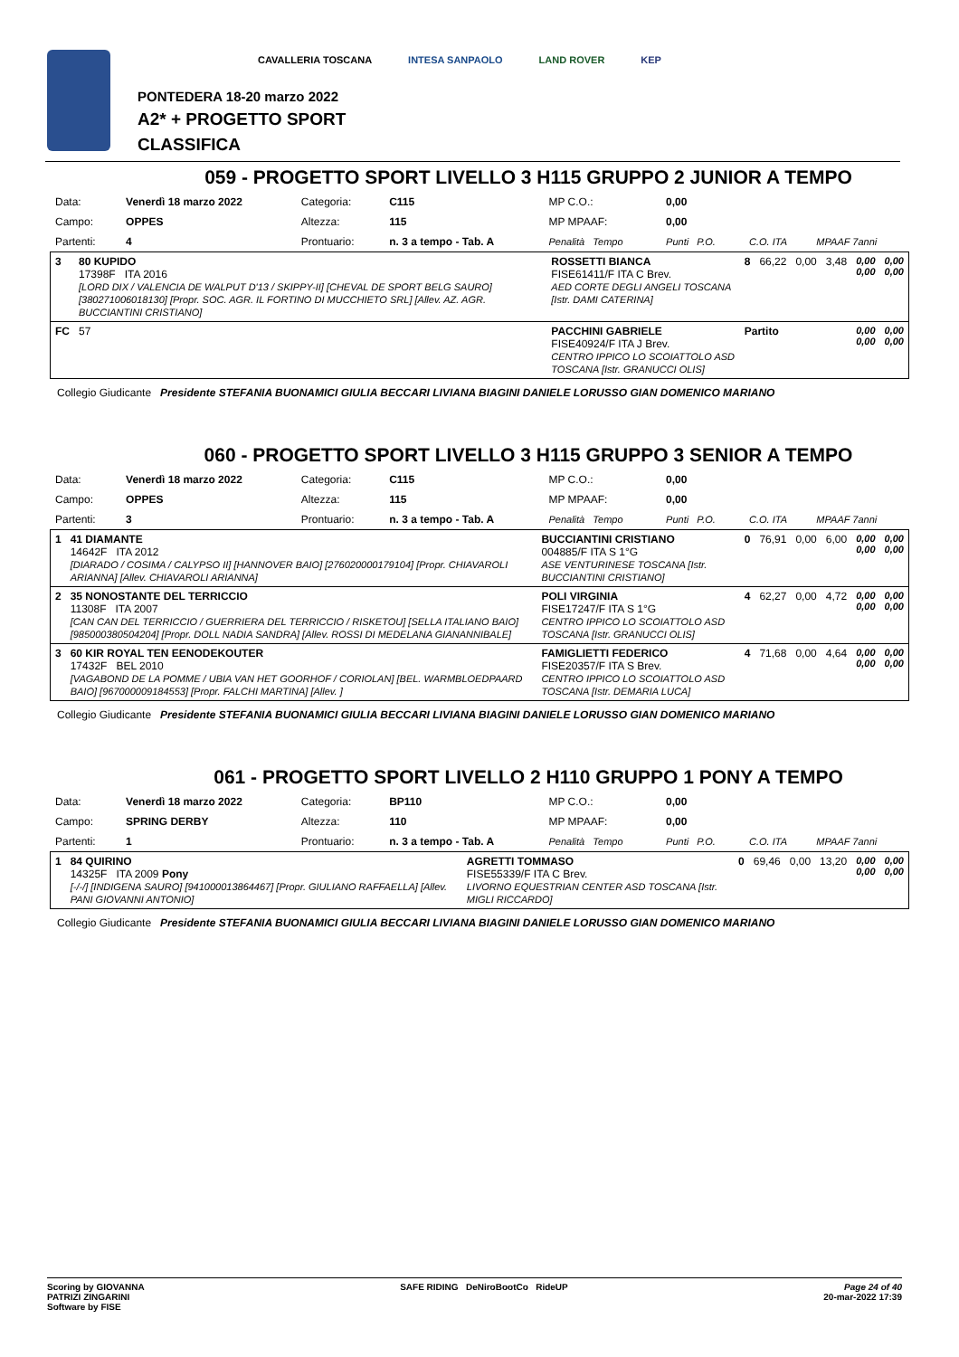CAVALLERIA TOSCANA INTESA SANPAOLO LAND ROVER KEP
PONTEDERA 18-20 marzo 2022
A2* + PROGETTO SPORT
CLASSIFICA
059 - PROGETTO SPORT LIVELLO 3 H115 GRUPPO 2 JUNIOR A TEMPO
| Data: | Venerdì 18 marzo 2022 | Categoria: | C115 | MP C.O.: | 0,00 | | |
| Campo: | OPPES | Altezza: | 115 | MP MPAAF: | 0,00 | | |
| Partenti: | 4 | Prontuario: | n. 3 a tempo - Tab. A | Penalità Tempo | Punti P.O. | C.O. ITA | MPAAF 7anni |
| 3 | 80 KUPIDO 17398F ITA 2016 [LORD DIX / VALENCIA DE WALPUT D'13 / SKIPPY-II] [CHEVAL DE SPORT BELG SAURO] [380271006018130] [Propr. SOC. AGR. IL FORTINO DI MUCCHIETO SRL] [Allev. AZ. AGR. BUCCIANTINI CRISTIANO] | ROSSETTI BIANCA FISE61411/F ITA C Brev. AED CORTE DEGLI ANGELI TOSCANA [Istr. DAMI CATERINA] | 8 | 66,22 | 0,00 | 3,48 | 0,00 0,00 | 0,00 0,00 |
| FC | 57 | PACCHINI GABRIELE FISE40924/F ITA J Brev. CENTRO IPPICO LO SCOIATTOLO ASD TOSCANA [Istr. GRANUCCI OLIS] | Partito | | | | 0,00 0,00 | 0,00 0,00 |
Collegio Giudicante Presidente STEFANIA BUONAMICI GIULIA BECCARI LIVIANA BIAGINI DANIELE LORUSSO GIAN DOMENICO MARIANO
060 - PROGETTO SPORT LIVELLO 3 H115 GRUPPO 3 SENIOR A TEMPO
| Data: | Venerdì 18 marzo 2022 | Categoria: | C115 | MP C.O.: | 0,00 | | |
| Campo: | OPPES | Altezza: | 115 | MP MPAAF: | 0,00 | | |
| Partenti: | 3 | Prontuario: | n. 3 a tempo - Tab. A | Penalità Tempo | Punti P.O. | C.O. ITA | MPAAF 7anni |
| 1 | 41 DIAMANTE 14642F ITA 2012 [DIARADO / COSIMA / CALYPSO II] [HANNOVER BAIO] [276020000179104] [Propr. CHIAVAROLI ARIANNA] [Allev. CHIAVAROLI ARIANNA] | BUCCIANTINI CRISTIANO 004885/F ITA S 1°G ASE VENTURINESE TOSCANA [Istr. BUCCIANTINI CRISTIANO] | 0 | 76,91 | 0,00 | 6,00 | 0,00 0,00 | 0,00 0,00 |
| 2 | 35 NONOSTANTE DEL TERRICCIO 11308F ITA 2007 [CAN CAN DEL TERRICCIO / GUERRIERA DEL TERRICCIO / RISKETOU] [SELLA ITALIANO BAIO] [985000380504204] [Propr. DOLL NADIA SANDRA] [Allev. ROSSI DI MEDELANA GIANANNIBALE] | POLI VIRGINIA FISE17247/F ITA S 1°G CENTRO IPPICO LO SCOIATTOLO ASD TOSCANA [Istr. GRANUCCI OLIS] | 4 | 62,27 | 0,00 | 4,72 | 0,00 0,00 | 0,00 0,00 |
| 3 | 60 KIR ROYAL TEN EENODEKOUTER 17432F BEL 2010 [VAGABOND DE LA POMME / UBIA VAN HET GOORHOF / CORIOLAN] [BEL. WARMBLOEDPAARD BAIO] [967000009184553] [Propr. FALCHI MARTINA] [Allev. ] | FAMIGLIETTI FEDERICO FISE20357/F ITA S Brev. CENTRO IPPICO LO SCOIATTOLO ASD TOSCANA [Istr. DEMARIA LUCA] | 4 | 71,68 | 0,00 | 4,64 | 0,00 0,00 | 0,00 0,00 |
Collegio Giudicante Presidente STEFANIA BUONAMICI GIULIA BECCARI LIVIANA BIAGINI DANIELE LORUSSO GIAN DOMENICO MARIANO
061 - PROGETTO SPORT LIVELLO 2 H110 GRUPPO 1 PONY A TEMPO
| Data: | Venerdì 18 marzo 2022 | Categoria: | BP110 | MP C.O.: | 0,00 | | |
| Campo: | SPRING DERBY | Altezza: | 110 | MP MPAAF: | 0,00 | | |
| Partenti: | 1 | Prontuario: | n. 3 a tempo - Tab. A | Penalità Tempo | Punti P.O. | C.O. ITA | MPAAF 7anni |
| 1 | 84 QUIRINO 14325F ITA 2009 Pony [-/-/] [INDIGENA SAURO] [941000013864467] [Propr. GIULIANO RAFFAELLA] [Allev. PANI GIOVANNI ANTONIO] | AGRETTI TOMMASO FISE55339/F ITA C Brev. LIVORNO EQUESTRIAN CENTER ASD TOSCANA [Istr. MIGLI RICCARDO] | 0 | 69,46 | 0,00 | 13,20 | 0,00 0,00 | 0,00 0,00 |
Collegio Giudicante Presidente STEFANIA BUONAMICI GIULIA BECCARI LIVIANA BIAGINI DANIELE LORUSSO GIAN DOMENICO MARIANO
Scoring by GIOVANNA
PATRIZI ZINGARINI
Software by FISE
SAFE RIDING DeNiroBootCo RideUP
Page 24 of 40
20-mar-2022 17:39